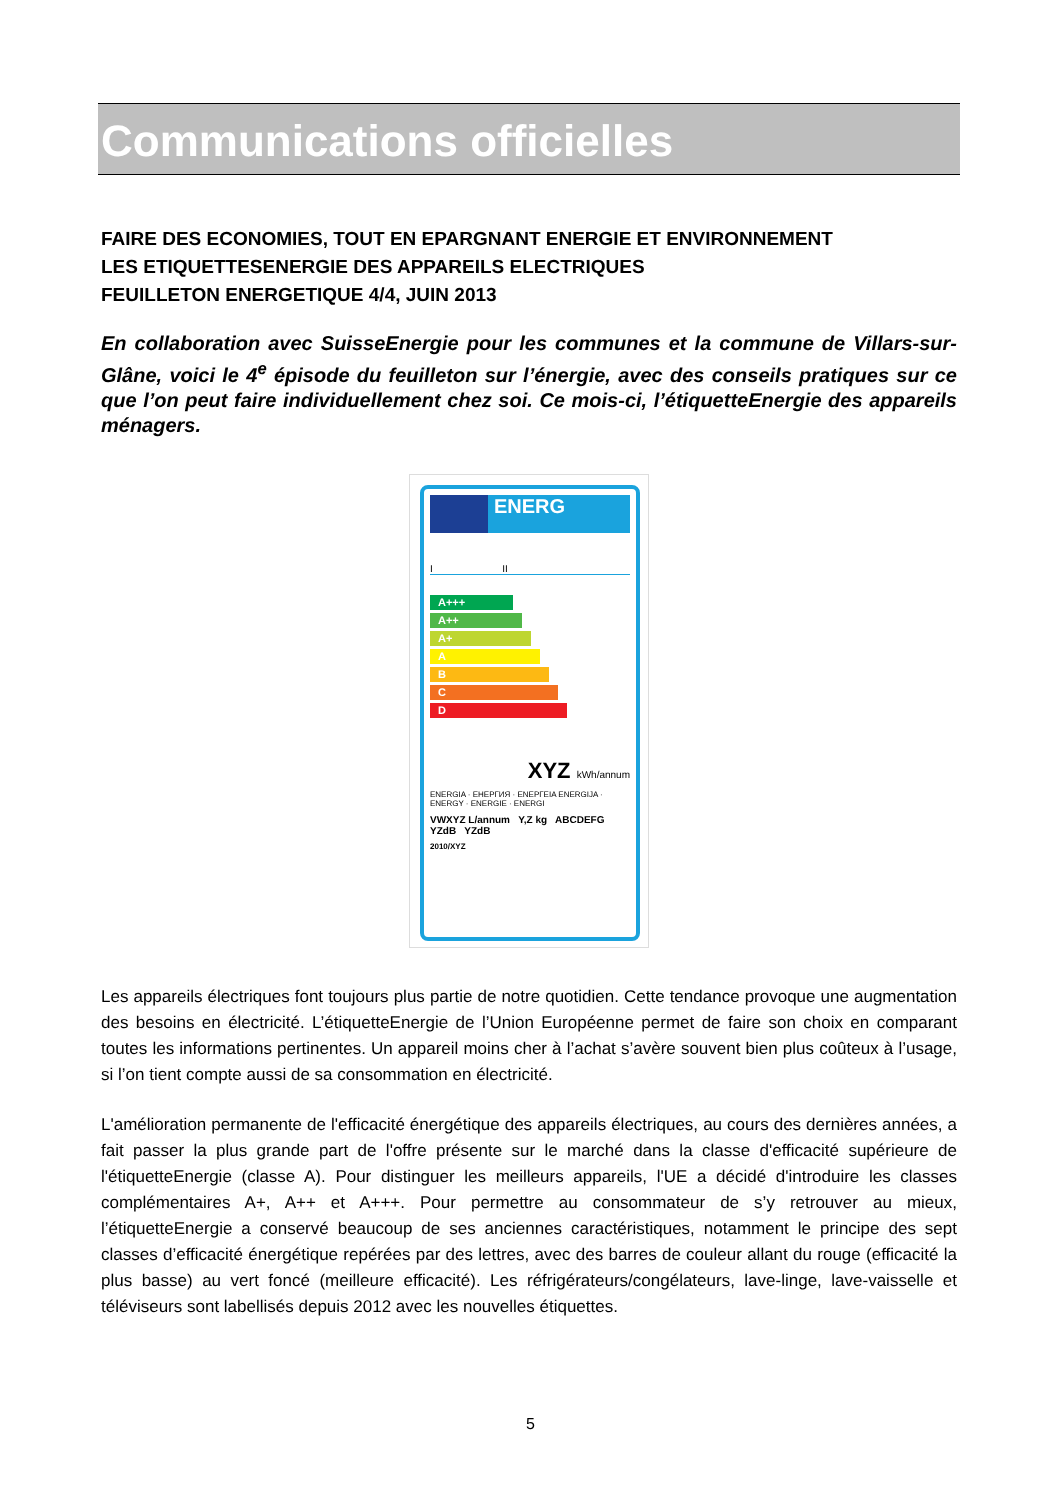Communications officielles
FAIRE DES ECONOMIES, TOUT EN EPARGNANT ENERGIE ET ENVIRONNEMENT
LES ETIQUETTESENERGIE DES APPAREILS ELECTRIQUES
FEUILLETON ENERGETIQUE 4/4, JUIN 2013
En collaboration avec SuisseEnergie pour les communes et la commune de Villars-sur-Glâne, voici le 4<sup>e</sup> épisode du feuilleton sur l’énergie, avec des conseils pratiques sur ce que l’on peut faire individuellement chez soi. Ce mois-ci, l’étiquetteEnergie des appareils ménagers.
ENERG
I II
A+++
A++
A+
A
B
C
D
XYZ kWh/annum
ENERGIA · ЕНЕРГИЯ · ΕΝΕΡΓΕΙΑ ENERGIJA · ENERGY · ENERGIE · ENERGI
VWXYZ L/annum Y,Z kg ABCDEFG YZdB YZdB
2010/XYZ
Les appareils électriques font toujours plus partie de notre quotidien. Cette tendance provoque une augmentation des besoins en électricité. L’étiquetteEnergie de l’Union Européenne permet de faire son choix en comparant toutes les informations pertinentes. Un appareil moins cher à l’achat s’avère souvent bien plus coûteux à l’usage, si l’on tient compte aussi de sa consommation en électricité.
L'amélioration permanente de l'efficacité énergétique des appareils électriques, au cours des dernières années, a fait passer la plus grande part de l'offre présente sur le marché dans la classe d'efficacité supérieure de l'étiquetteEnergie (classe A). Pour distinguer les meilleurs appareils, l'UE a décidé d'introduire les classes complémentaires A+, A++ et A+++. Pour permettre au consommateur de s’y retrouver au mieux, l’étiquetteEnergie a conservé beaucoup de ses anciennes caractéristiques, notamment le principe des sept classes d’efficacité énergétique repérées par des lettres, avec des barres de couleur allant du rouge (efficacité la plus basse) au vert foncé (meilleure efficacité). Les réfrigérateurs/congélateurs, lave-linge, lave-vaisselle et téléviseurs sont labellisés depuis 2012 avec les nouvelles étiquettes.
5